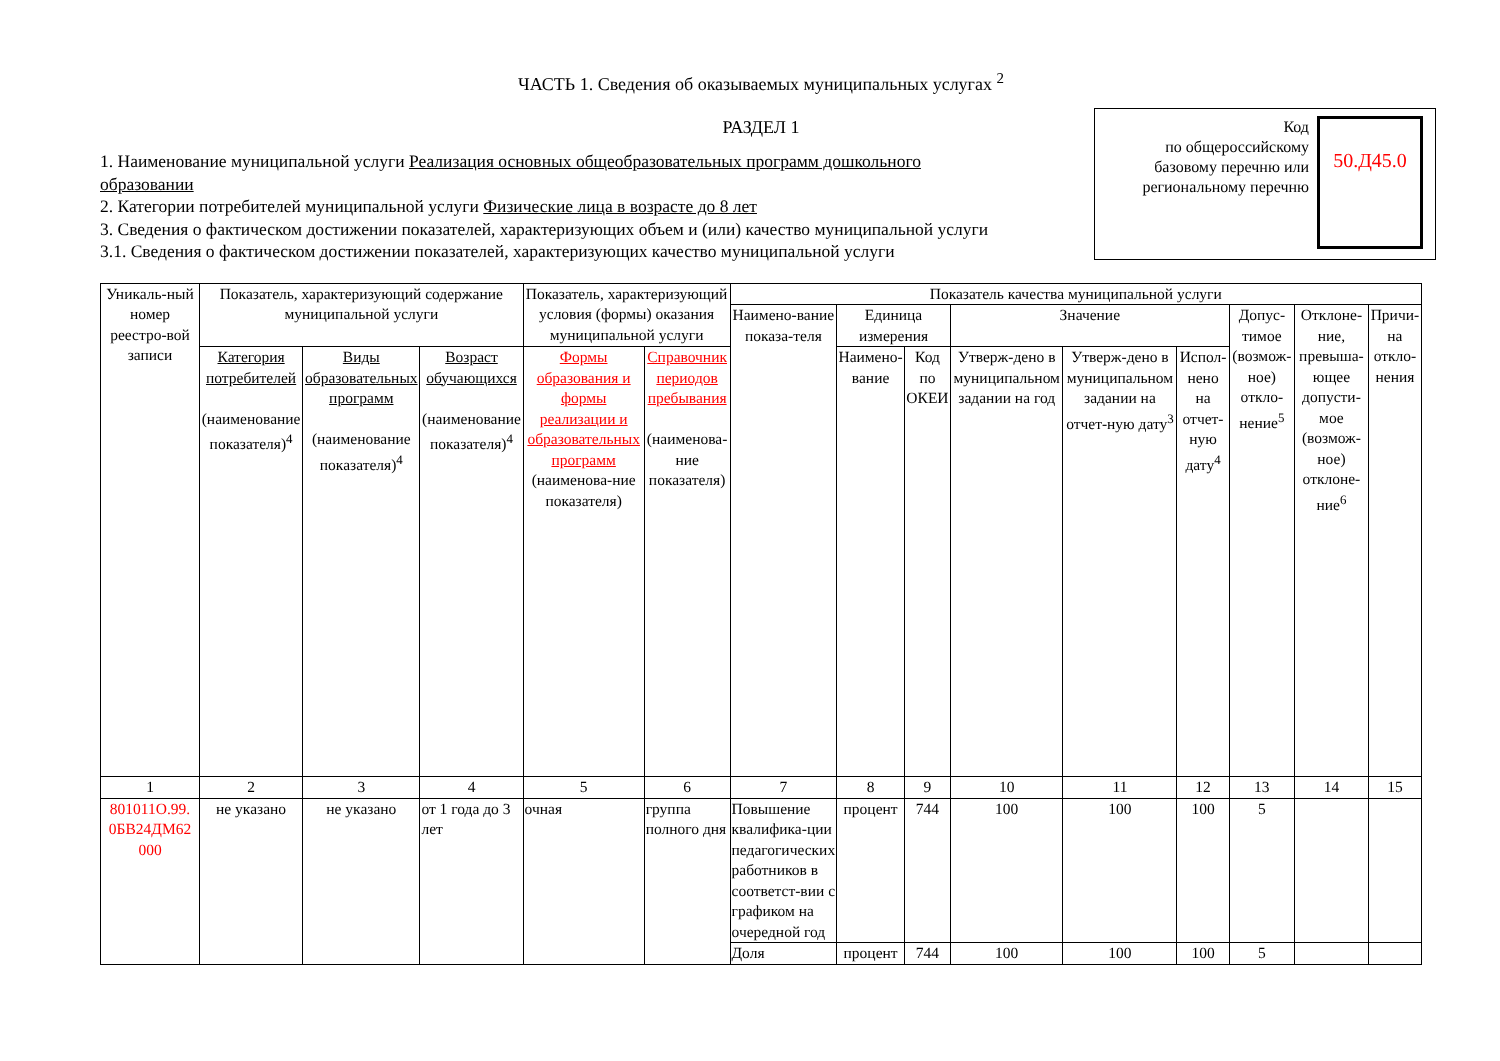ЧАСТЬ 1. Сведения об оказываемых муниципальных услугах <sup>2</sup>
РАЗДЕЛ 1
Код
по общероссийскому базовому перечню или региональному перечню
50.Д45.0
1. Наименование муниципальной услуги Реализация основных общеобразовательных программ дошкольного образовании
2. Категории потребителей муниципальной услуги Физические лица в возрасте до 8 лет
3. Сведения о фактическом достижении показателей, характеризующих объем и (или) качество муниципальной услуги
3.1. Сведения о фактическом достижении показателей, характеризующих качество муниципальной услуги
| Уникаль-ный номер реестро-вой записи | Показатель, характеризующий содержание муниципальной услуги | | | Показатель, характеризующий условия (формы) оказания муниципальной услуги | | Показатель качества муниципальной услуги | | | | | | | | |
| --- | --- | --- | --- | --- | --- | --- | --- | --- | --- | --- | --- | --- | --- | --- |
| | | | | | | Наимено-вание показа-теля | Единица измерения | | Значение | | | Допус-тимое (возмож-ное) откло-нение<sup>5</sup> | Отклоне-ние, превыша-ющее допусти-мое (возмож-ное) отклоне-ние<sup>6</sup> | Причи-на откло-нения |
| | Категория потребителей (наименование показателя)<sup>4</sup> | Виды образовательных программ (наименование показателя)<sup>4</sup> | Возраст обучающихся (наименование показателя)<sup>4</sup> | Формы образования и формы реализации и образовательных программ (наименова-ние показателя) | Справочник периодов пребывания (наименова-ние показателя) | | Наимено-вание | Код по ОКЕИ | Утверж-дено в муниципальном задании на год | Утверж-дено в муниципальном задании на отчет-ную дату<sup>3</sup> | Испол-нено на отчет-ную дату<sup>4</sup> | | | |
| 1 | 2 | 3 | 4 | 5 | 6 | 7 | 8 | 9 | 10 | 11 | 12 | 13 | 14 | 15 |
| 801011О.99. 0БВ24ДМ62 000 | не указано | не указано | от 1 года до 3 лет | очная | группа полного дня | Повышение квалифика-ции педагогических работников в соответст-вии с графиком на очередной год | процент | 744 | 100 | 100 | 100 | 5 | | |
| | | | | | | Доля | процент | 744 | 100 | 100 | 100 | 5 | | |